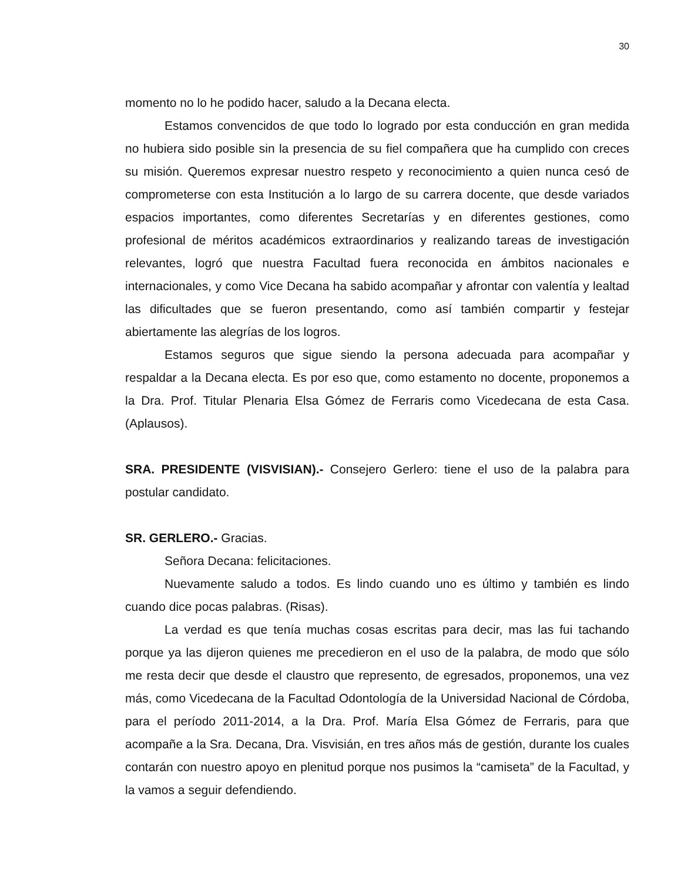30
momento no lo he podido hacer, saludo a la Decana electa.
Estamos convencidos de que todo lo logrado por esta conducción en gran medida no hubiera sido posible sin la presencia de su fiel compañera que ha cumplido con creces su misión. Queremos expresar nuestro respeto y reconocimiento a quien nunca cesó de comprometerse con esta Institución a lo largo de su carrera docente, que desde variados espacios importantes, como diferentes Secretarías y en diferentes gestiones, como profesional de méritos académicos extraordinarios y realizando tareas de investigación relevantes, logró que nuestra Facultad fuera reconocida en ámbitos nacionales e internacionales, y como Vice Decana ha sabido acompañar y afrontar con valentía y lealtad las dificultades que se fueron presentando, como así también compartir y festejar abiertamente las alegrías de los logros.
Estamos seguros que sigue siendo la persona adecuada para acompañar y respaldar a la Decana electa. Es por eso que, como estamento no docente, proponemos a la Dra. Prof. Titular Plenaria Elsa Gómez de Ferraris como Vicedecana de esta Casa. (Aplausos).
SRA. PRESIDENTE (VISVISIAN).- Consejero Gerlero: tiene el uso de la palabra para postular candidato.
SR. GERLERO.- Gracias.
Señora Decana: felicitaciones.
Nuevamente saludo a todos. Es lindo cuando uno es último y también es lindo cuando dice pocas palabras. (Risas).
La verdad es que tenía muchas cosas escritas para decir, mas las fui tachando porque ya las dijeron quienes me precedieron en el uso de la palabra, de modo que sólo me resta decir que desde el claustro que represento, de egresados, proponemos, una vez más, como Vicedecana de la Facultad Odontología de la Universidad Nacional de Córdoba, para el período 2011-2014, a la Dra. Prof. María Elsa Gómez de Ferraris, para que acompañe a la Sra. Decana, Dra. Visvisián, en tres años más de gestión, durante los cuales contarán con nuestro apoyo en plenitud porque nos pusimos la “camiseta” de la Facultad, y la vamos a seguir defendiendo.